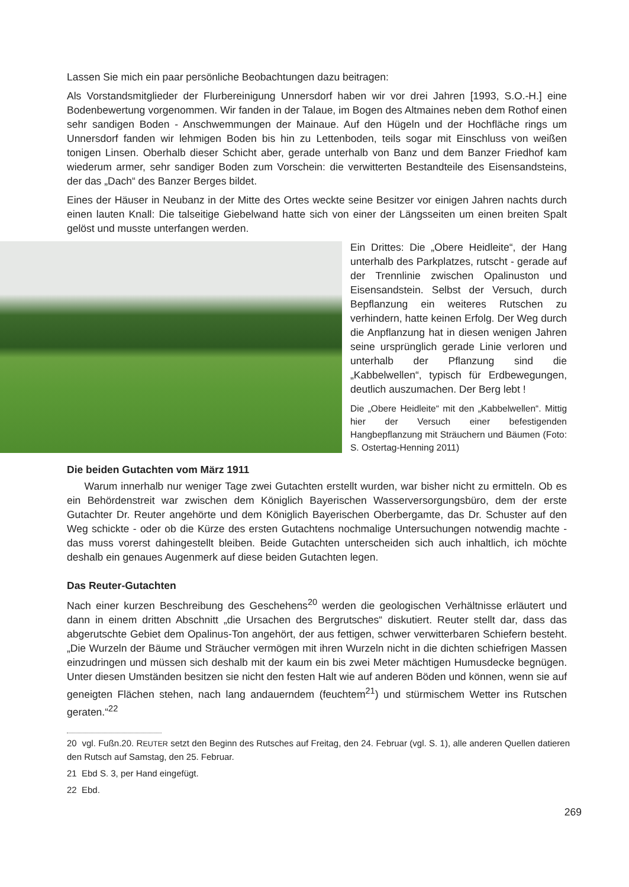Lassen Sie mich ein paar persönliche Beobachtungen dazu beitragen:
Als Vorstandsmitglieder der Flurbereinigung Unnersdorf haben wir vor drei Jahren [1993, S.O.-H.] eine Bodenbewertung vorgenommen. Wir fanden in der Talaue, im Bogen des Altmaines neben dem Rothof einen sehr sandigen Boden - Anschwemmungen der Mainaue. Auf den Hügeln und der Hochfläche rings um Unnersdorf fanden wir lehmigen Boden bis hin zu Lettenboden, teils sogar mit Einschluss von weißen tonigen Linsen. Oberhalb dieser Schicht aber, gerade unterhalb von Banz und dem Banzer Friedhof kam wiederum armer, sehr sandiger Boden zum Vorschein: die verwitterten Bestandteile des Eisensandsteins, der das „Dach“ des Banzer Berges bildet.
Eines der Häuser in Neubanz in der Mitte des Ortes weckte seine Besitzer vor einigen Jahren nachts durch einen lauten Knall: Die talseitige Giebelwand hatte sich von einer der Längsseiten um einen breiten Spalt gelöst und musste unterfangen werden.
Ein Drittes: Die „Obere Heidleite“, der Hang unterhalb des Parkplatzes, rutscht - gerade auf der Trennlinie zwischen Opalinuston und Eisensandstein. Selbst der Versuch, durch Bepflanzung ein weiteres Rutschen zu verhindern, hatte keinen Erfolg. Der Weg durch die Anpflanzung hat in diesen wenigen Jahren seine ursprünglich gerade Linie verloren und unterhalb der Pflanzung sind die „Kabbelwellen“, typisch für Erdbewegungen, deutlich auszumachen. Der Berg lebt !
Die „Obere Heidleite“ mit den „Kabbelwellen“. Mittig hier der Versuch einer befestigenden Hangbepflanzung mit Sträuchern und Bäumen (Foto: S. Ostertag-Henning 2011)
Die beiden Gutachten vom März 1911
Warum innerhalb nur weniger Tage zwei Gutachten erstellt wurden, war bisher nicht zu ermitteln. Ob es ein Behördenstreit war zwischen dem Königlich Bayerischen Wasserversorgungsbüro, dem der erste Gutachter Dr. Reuter angehörte und dem Königlich Bayerischen Oberbergamte, das Dr. Schuster auf den Weg schickte - oder ob die Kürze des ersten Gutachtens nochmalige Untersuchungen notwendig machte - das muss vorerst dahingestellt bleiben. Beide Gutachten unterscheiden sich auch inhaltlich, ich möchte deshalb ein genaues Augenmerk auf diese beiden Gutachten legen.
Das Reuter-Gutachten
Nach einer kurzen Beschreibung des Geschehens<sup>20</sup> werden die geologischen Verhältnisse erläutert und dann in einem dritten Abschnitt „die Ursachen des Bergrutsches“ diskutiert. Reuter stellt dar, dass das abgerutschte Gebiet dem Opalinus-Ton angehört, der aus fettigen, schwer verwitterbaren Schiefern besteht. „Die Wurzeln der Bäume und Sträucher vermögen mit ihren Wurzeln nicht in die dichten schiefrigen Massen einzudringen und müssen sich deshalb mit der kaum ein bis zwei Meter mächtigen Humusdecke begnügen. Unter diesen Umständen besitzen sie nicht den festen Halt wie auf anderen Böden und können, wenn sie auf geneigten Flächen stehen, nach lang andauerndem (feuchtem<sup>21</sup>) und stürmischem Wetter ins Rutschen geraten.“<sup>22</sup>
20 vgl. Fußn.20. REUTER setzt den Beginn des Rutsches auf Freitag, den 24. Februar (vgl. S. 1), alle anderen Quellen datieren den Rutsch auf Samstag, den 25. Februar.
21 Ebd S. 3, per Hand eingefügt.
22 Ebd.
269